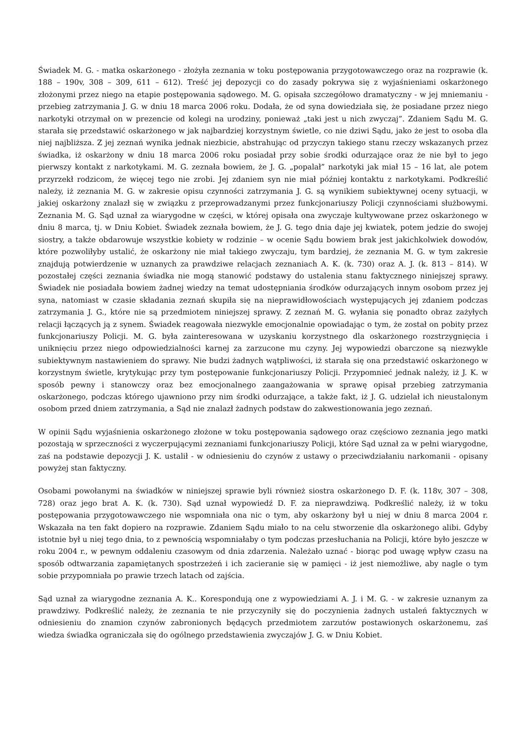Świadek M. G. - matka oskarżonego - złożyła zeznania w toku postępowania przygotowawczego oraz na rozprawie (k. 188 – 190v, 308 – 309, 611 – 612). Treść jej depozycji co do zasady pokrywa się z wyjaśnieniami oskarżonego złożonymi przez niego na etapie postępowania sądowego. M. G. opisała szczegółowo dramatyczny - w jej mniemaniu - przebieg zatrzymania J. G. w dniu 18 marca 2006 roku. Dodała, że od syna dowiedziała się, że posiadane przez niego narkotyki otrzymał on w prezencie od kolegi na urodziny, ponieważ „taki jest u nich zwyczaj”. Zdaniem Sądu M. G. starała się przedstawić oskarżonego w jak najbardziej korzystnym świetle, co nie dziwi Sądu, jako że jest to osoba dla niej najbliższa. Z jej zeznań wynika jednak niezbicie, abstrahując od przyczyn takiego stanu rzeczy wskazanych przez świadka, iż oskarżony w dniu 18 marca 2006 roku posiadał przy sobie środki odurzające oraz że nie był to jego pierwszy kontakt z narkotykami. M. G. zeznała bowiem, że J. G. „popalał” narkotyki jak miał 15 – 16 lat, ale potem przyrzekł rodzicom, że więcej tego nie zrobi. Jej zdaniem syn nie miał później kontaktu z narkotykami. Podkreślić należy, iż zeznania M. G. w zakresie opisu czynności zatrzymania J. G. są wynikiem subiektywnej oceny sytuacji, w jakiej oskarżony znalazł się w związku z przeprowadzanymi przez funkcjonariuszy Policji czynnościami służbowymi. Zeznania M. G. Sąd uznał za wiarygodne w części, w której opisała ona zwyczaje kultywowane przez oskarżonego w dniu 8 marca, tj. w Dniu Kobiet. Świadek zeznała bowiem, że J. G. tego dnia daje jej kwiatek, potem jedzie do swojej siostry, a także obdarowuje wszystkie kobiety w rodzinie – w ocenie Sądu bowiem brak jest jakichkolwiek dowodów, które pozwoliłyby ustalić, że oskarżony nie miał takiego zwyczaju, tym bardziej, że zeznania M. G. w tym zakresie znajdują potwierdzenie w uznanych za prawdziwe relacjach zeznaniach A. K. (k. 730) oraz A. J. (k. 813 – 814). W pozostałej części zeznania świadka nie mogą stanowić podstawy do ustalenia stanu faktycznego niniejszej sprawy. Świadek nie posiadała bowiem żadnej wiedzy na temat udostępniania środków odurzających innym osobom przez jej syna, natomiast w czasie składania zeznań skupiła się na nieprawidłowościach występujących jej zdaniem podczas zatrzymania J. G., które nie są przedmiotem niniejszej sprawy. Z zeznań M. G. wyłania się ponadto obraz zażyłych relacji łączących ją z synem. Świadek reagowała niezwykle emocjonalnie opowiadając o tym, że został on pobity przez funkcjonariuszy Policji. M. G. była zainteresowana w uzyskaniu korzystnego dla oskarżonego rozstrzygnięcia i uniknięciu przez niego odpowiedzialności karnej za zarzucone mu czyny. Jej wypowiedzi obarczone są niezwykle subiektywnym nastawieniem do sprawy. Nie budzi żadnych wątpliwości, iż starała się ona przedstawić oskarżonego w korzystnym świetle, krytykując przy tym postępowanie funkcjonariuszy Policji. Przypomnieć jednak należy, iż J. K. w sposób pewny i stanowczy oraz bez emocjonalnego zaangażowania w sprawę opisał przebieg zatrzymania oskarżonego, podczas którego ujawniono przy nim środki odurzające, a także fakt, iż J. G. udzielał ich nieustalonym osobom przed dniem zatrzymania, a Sąd nie znalazł żadnych podstaw do zakwestionowania jego zeznań.
W opinii Sądu wyjaśnienia oskarżonego złożone w toku postępowania sądowego oraz częściowo zeznania jego matki pozostają w sprzeczności z wyczerpującymi zeznaniami funkcjonariuszy Policji, które Sąd uznał za w pełni wiarygodne, zaś na podstawie depozycji J. K. ustalił - w odniesieniu do czynów z ustawy o przeciwdziałaniu narkomanii - opisany powyżej stan faktyczny.
Osobami powołanymi na świadków w niniejszej sprawie byli również siostra oskarżonego D. F. (k. 118v, 307 – 308, 728) oraz jego brat A. K. (k. 730). Sąd uznał wypowiedź D. F. za nieprawdziwą. Podkreślić należy, iż w toku postępowania przygotowawczego nie wspomniała ona nic o tym, aby oskarżony był u niej w dniu 8 marca 2004 r. Wskazała na ten fakt dopiero na rozprawie. Zdaniem Sądu miało to na celu stworzenie dla oskarżonego alibi. Gdyby istotnie był u niej tego dnia, to z pewnością wspomniałaby o tym podczas przesłuchania na Policji, które było jeszcze w roku 2004 r., w pewnym oddaleniu czasowym od dnia zdarzenia. Należało uznać - biorąc pod uwagę wpływ czasu na sposób odtwarzania zapamiętanych spostrzeżeń i ich zacieranie się w pamięci - iż jest niemożliwe, aby nagle o tym sobie przypomniała po prawie trzech latach od zajścia.
Sąd uznał za wiarygodne zeznania A. K.. Korespondują one z wypowiedziami A. J. i M. G. - w zakresie uznanym za prawdziwy. Podkreślić należy, że zeznania te nie przyczyniły się do poczynienia żadnych ustaleń faktycznych w odniesieniu do znamion czynów zabronionych będących przedmiotem zarzutów postawionych oskarżonemu, zaś wiedza świadka ograniczała się do ogólnego przedstawienia zwyczajów J. G. w Dniu Kobiet.